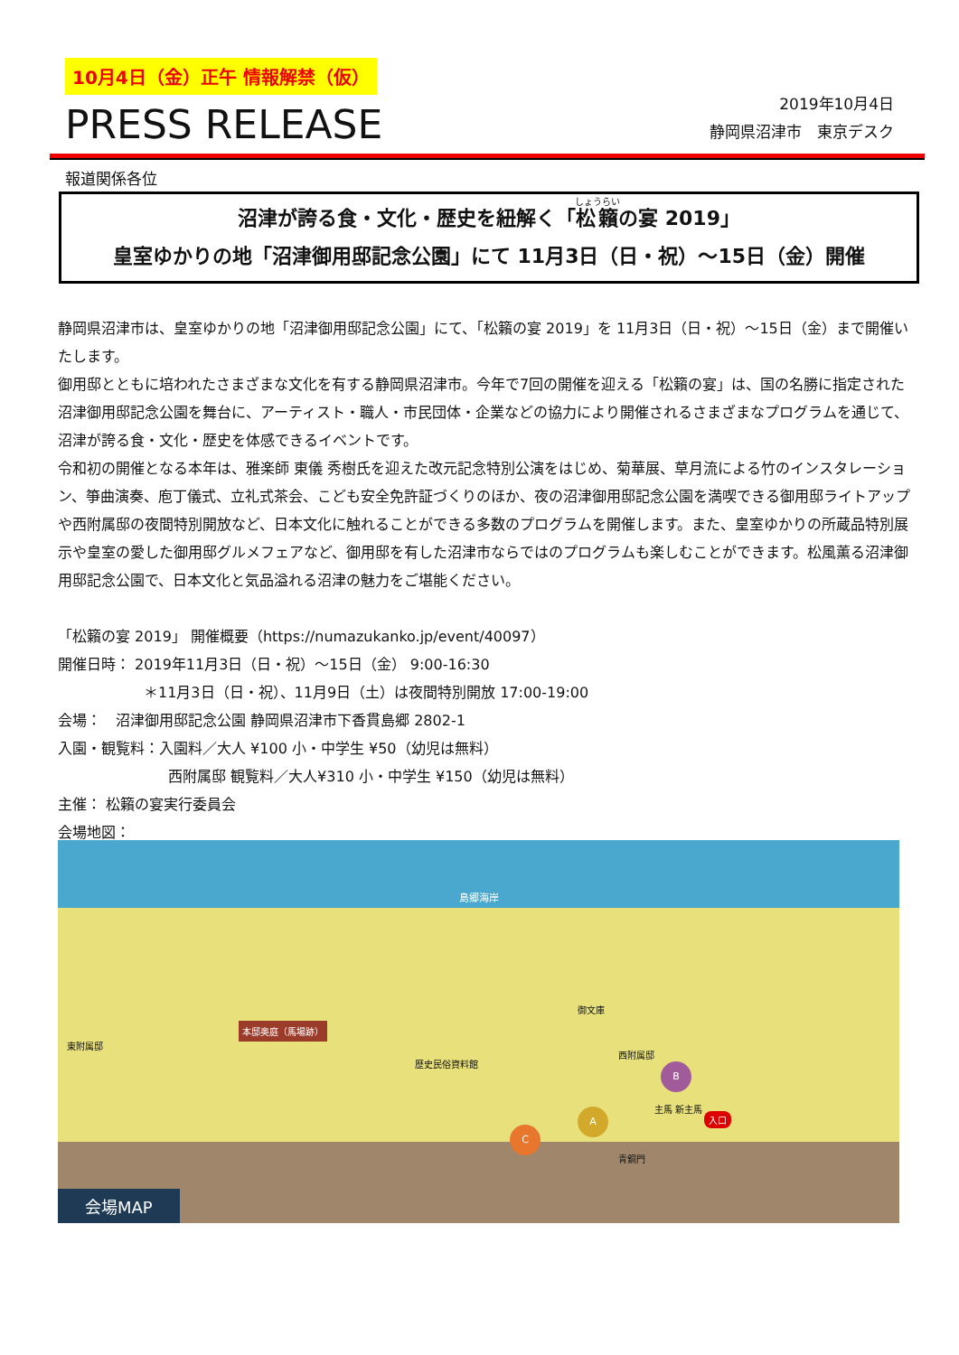10月4日（金）正午 情報解禁（仮）
PRESS RELEASE
2019年10月4日
静岡県沼津市　東京デスク
報道関係各位
沼津が誇る食・文化・歴史を紐解く「松籟の宴 2019」
皇室ゆかりの地「沼津御用邸記念公園」にて 11月3日（日・祝）～15日（金）開催
静岡県沼津市は、皇室ゆかりの地「沼津御用邸記念公園」にて、「松籟の宴 2019」を 11月3日（日・祝）～15日（金）まで開催いたします。
御用邸とともに培われたさまざまな文化を有する静岡県沼津市。今年で7回の開催を迎える「松籟の宴」は、国の名勝に指定された沼津御用邸記念公園を舞台に、アーティスト・職人・市民団体・企業などの協力により開催されるさまざまなプログラムを通じて、沼津が誇る食・文化・歴史を体感できるイベントです。
令和初の開催となる本年は、雅楽師 東儀 秀樹氏を迎えた改元記念特別公演をはじめ、菊華展、草月流による竹のインスタレーション、箏曲演奏、庖丁儀式、立礼式茶会、こども安全免許証づくりのほか、夜の沼津御用邸記念公園を満喫できる御用邸ライトアップや西附属邸の夜間特別開放など、日本文化に触れることができる多数のプログラムを開催します。また、皇室ゆかりの所蔵品特別展示や皇室の愛した御用邸グルメフェアなど、御用邸を有した沼津市ならではのプログラムも楽しむことができます。松風薫る沼津御用邸記念公園で、日本文化と気品溢れる沼津の魅力をご堪能ください。
「松籟の宴 2019」 開催概要（https://numazukanko.jp/event/40097）
開催日時： 2019年11月3日（日・祝）～15日（金） 9:00-16:30
＊11月3日（日・祝）、11月9日（土）は夜間特別開放 17:00-19:00
会場：　沼津御用邸記念公園 静岡県沼津市下香貫島郷 2802-1
入園・観覧料：入園料／大人 ¥100 小・中学生 ¥50（幼児は無料）
西附属邸 観覧料／大人¥310 小・中学生 ¥150（幼児は無料）
主催： 松籟の宴実行委員会
会場地図：
島郷海岸
本邸奥庭（馬場跡）
東附属邸
歴史民俗資料館
御文庫
西附属邸
主馬 新主馬
入口
青銅門
C
A
B
会場MAP